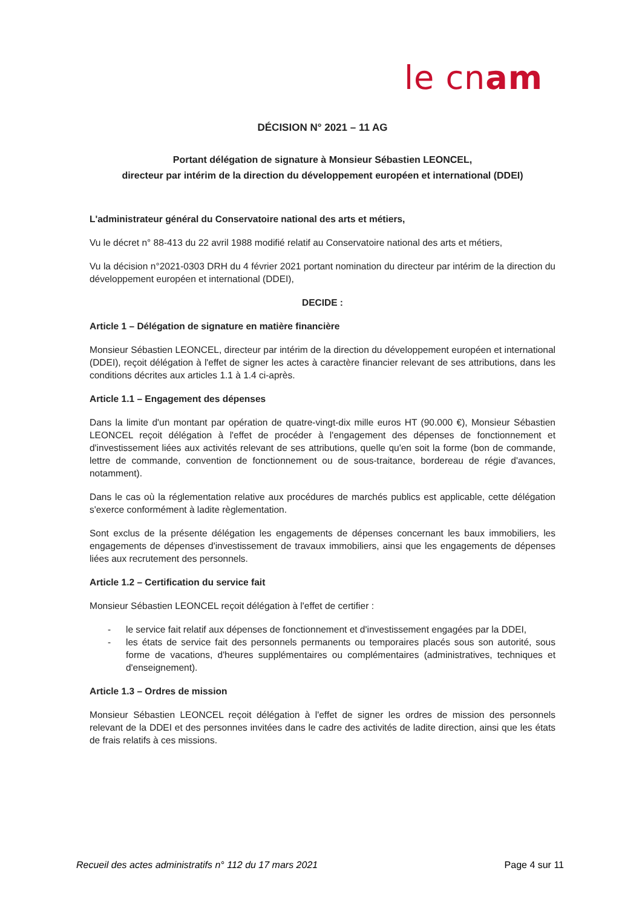le cnam
DÉCISION N° 2021 – 11 AG
Portant délégation de signature à Monsieur Sébastien LEONCEL,
directeur par intérim de la direction du développement européen et international (DDEI)
L'administrateur général du Conservatoire national des arts et métiers,
Vu le décret n° 88-413 du 22 avril 1988 modifié relatif au Conservatoire national des arts et métiers,
Vu la décision n°2021-0303 DRH du 4 février 2021 portant nomination du directeur par intérim de la direction du développement européen et international (DDEI),
DECIDE :
Article 1 – Délégation de signature en matière financière
Monsieur Sébastien LEONCEL, directeur par intérim de la direction du développement européen et international (DDEI), reçoit délégation à l'effet de signer les actes à caractère financier relevant de ses attributions, dans les conditions décrites aux articles 1.1 à 1.4 ci-après.
Article 1.1 – Engagement des dépenses
Dans la limite d'un montant par opération de quatre-vingt-dix mille euros HT (90.000 €), Monsieur Sébastien LEONCEL reçoit délégation à l'effet de procéder à l'engagement des dépenses de fonctionnement et d'investissement liées aux activités relevant de ses attributions, quelle qu'en soit la forme (bon de commande, lettre de commande, convention de fonctionnement ou de sous-traitance, bordereau de régie d'avances, notamment).
Dans le cas où la réglementation relative aux procédures de marchés publics est applicable, cette délégation s'exerce conformément à ladite règlementation.
Sont exclus de la présente délégation les engagements de dépenses concernant les baux immobiliers, les engagements de dépenses d'investissement de travaux immobiliers, ainsi que les engagements de dépenses liées aux recrutement des personnels.
Article 1.2 – Certification du service fait
Monsieur Sébastien LEONCEL reçoit délégation à l'effet de certifier :
- le service fait relatif aux dépenses de fonctionnement et d'investissement engagées par la DDEI,
- les états de service fait des personnels permanents ou temporaires placés sous son autorité, sous forme de vacations, d'heures supplémentaires ou complémentaires (administratives, techniques et d'enseignement).
Article 1.3 – Ordres de mission
Monsieur Sébastien LEONCEL reçoit délégation à l'effet de signer les ordres de mission des personnels relevant de la DDEI et des personnes invitées dans le cadre des activités de ladite direction, ainsi que les états de frais relatifs à ces missions.
Recueil des actes administratifs n° 112 du 17 mars 2021 Page 4 sur 11